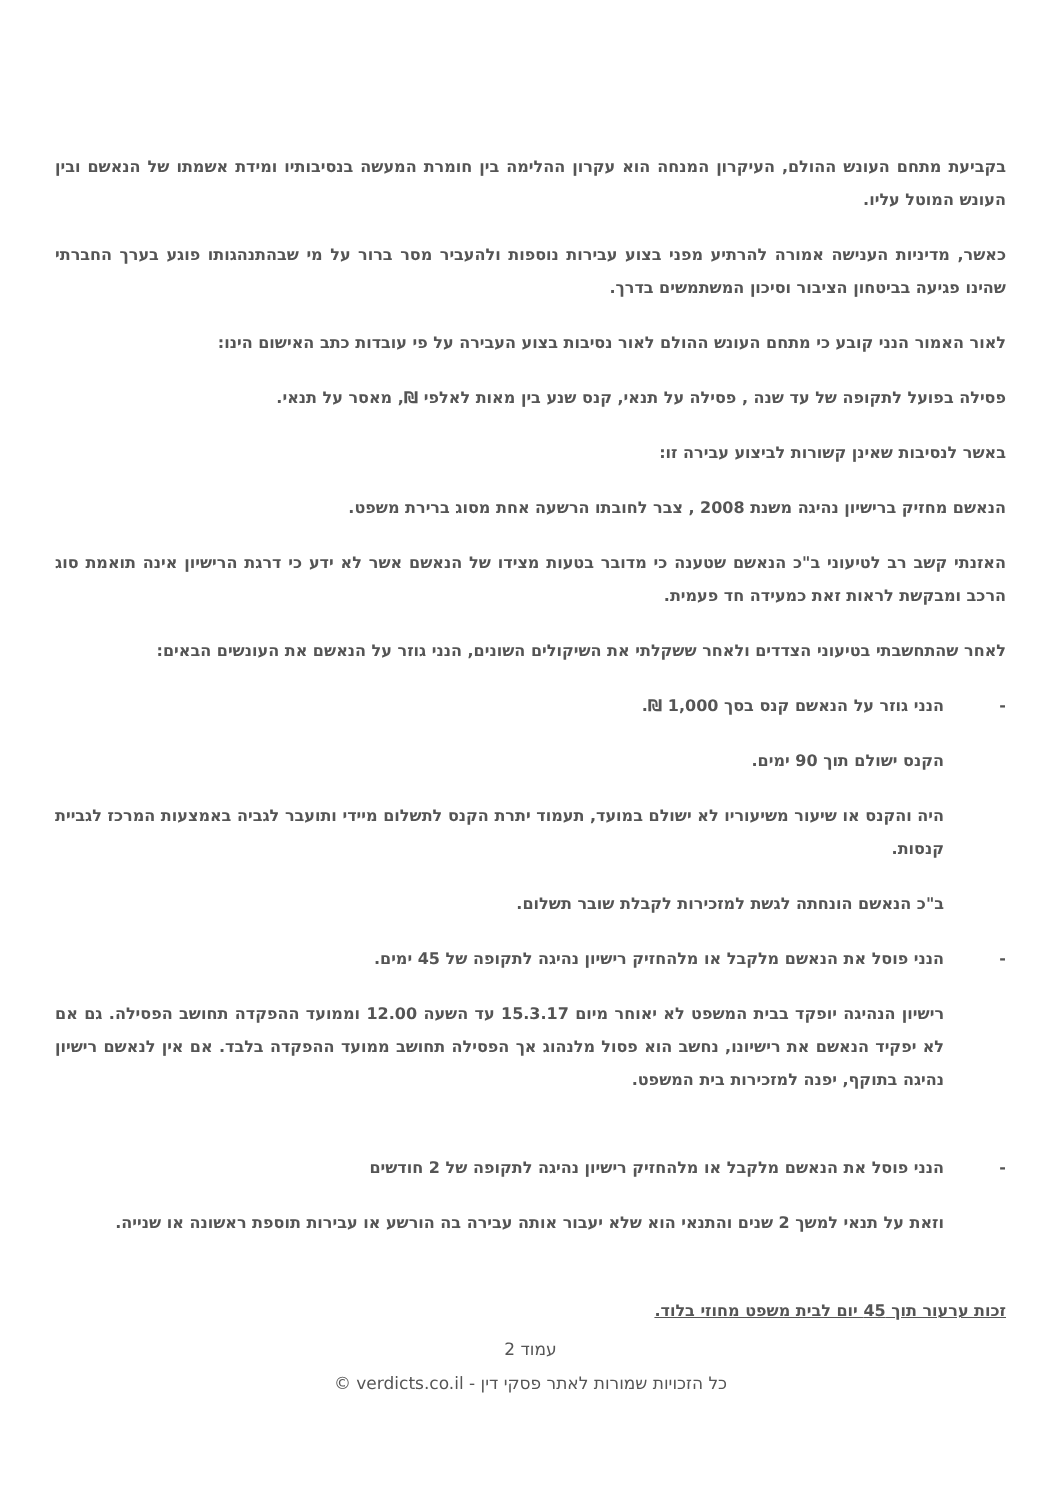בקביעת מתחם העונש ההולם, העיקרון המנחה הוא עקרון ההלימה בין חומרת המעשה בנסיבותיו ומידת אשמתו של הנאשם ובין העונש המוטל עליו.
כאשר, מדיניות הענישה אמורה להרתיע מפני בצוע עבירות נוספות ולהעביר מסר ברור על מי שבהתנהגותו פוגע בערך החברתי שהינו פגיעה בביטחון הציבור וסיכון המשתמשים בדרך.
לאור האמור הנני קובע כי מתחם העונש ההולם לאור נסיבות בצוע העבירה על פי עובדות כתב האישום הינו:
פסילה בפועל לתקופה של עד שנה , פסילה על תנאי, קנס שנע בין מאות לאלפי ₪, מאסר על תנאי.
באשר לנסיבות שאינן קשורות לביצוע עבירה זו:
הנאשם מחזיק ברישיון נהיגה משנת 2008 , צבר לחובתו הרשעה אחת מסוג ברירת משפט.
האזנתי קשב רב לטיעוני ב"כ הנאשם שטענה כי מדובר בטעות מצידו של הנאשם אשר לא ידע כי דרגת הרישיון אינה תואמת סוג הרכב ומבקשת לראות זאת כמעידה חד פעמית.
לאחר שהתחשבתי בטיעוני הצדדים ולאחר ששקלתי את השיקולים השונים, הנני גוזר על הנאשם את העונשים הבאים:
- הנני גוזר על הנאשם קנס בסך 1,000 ₪.
הקנס ישולם תוך 90 ימים.
היה והקנס או שיעור משיעוריו לא ישולם במועד, תעמוד יתרת הקנס לתשלום מיידי ותועבר לגביה באמצעות המרכז לגביית קנסות.
ב"כ הנאשם הונחתה לגשת למזכירות לקבלת שובר תשלום.
- הנני פוסל את הנאשם מלקבל או מלהחזיק רישיון נהיגה לתקופה של 45 ימים.
רישיון הנהיגה יופקד בבית המשפט לא יאוחר מיום 15.3.17 עד השעה 12.00 וממועד ההפקדה תחושב הפסילה. גם אם לא יפקיד הנאשם את רישיונו, נחשב הוא פסול מלנהוג אך הפסילה תחושב ממועד ההפקדה בלבד. אם אין לנאשם רישיון נהיגה בתוקף, יפנה למזכירות בית המשפט.
- הנני פוסל את הנאשם מלקבל או מלהחזיק רישיון נהיגה לתקופה של 2 חודשים
וזאת על תנאי למשך 2 שנים והתנאי הוא שלא יעבור אותה עבירה בה הורשע או עבירות תוספת ראשונה או שנייה.
זכות ערעור תוך 45 יום לבית משפט מחוזי בלוד.
עמוד 2
כל הזכויות שמורות לאתר פסקי דין - verdicts.co.il ©